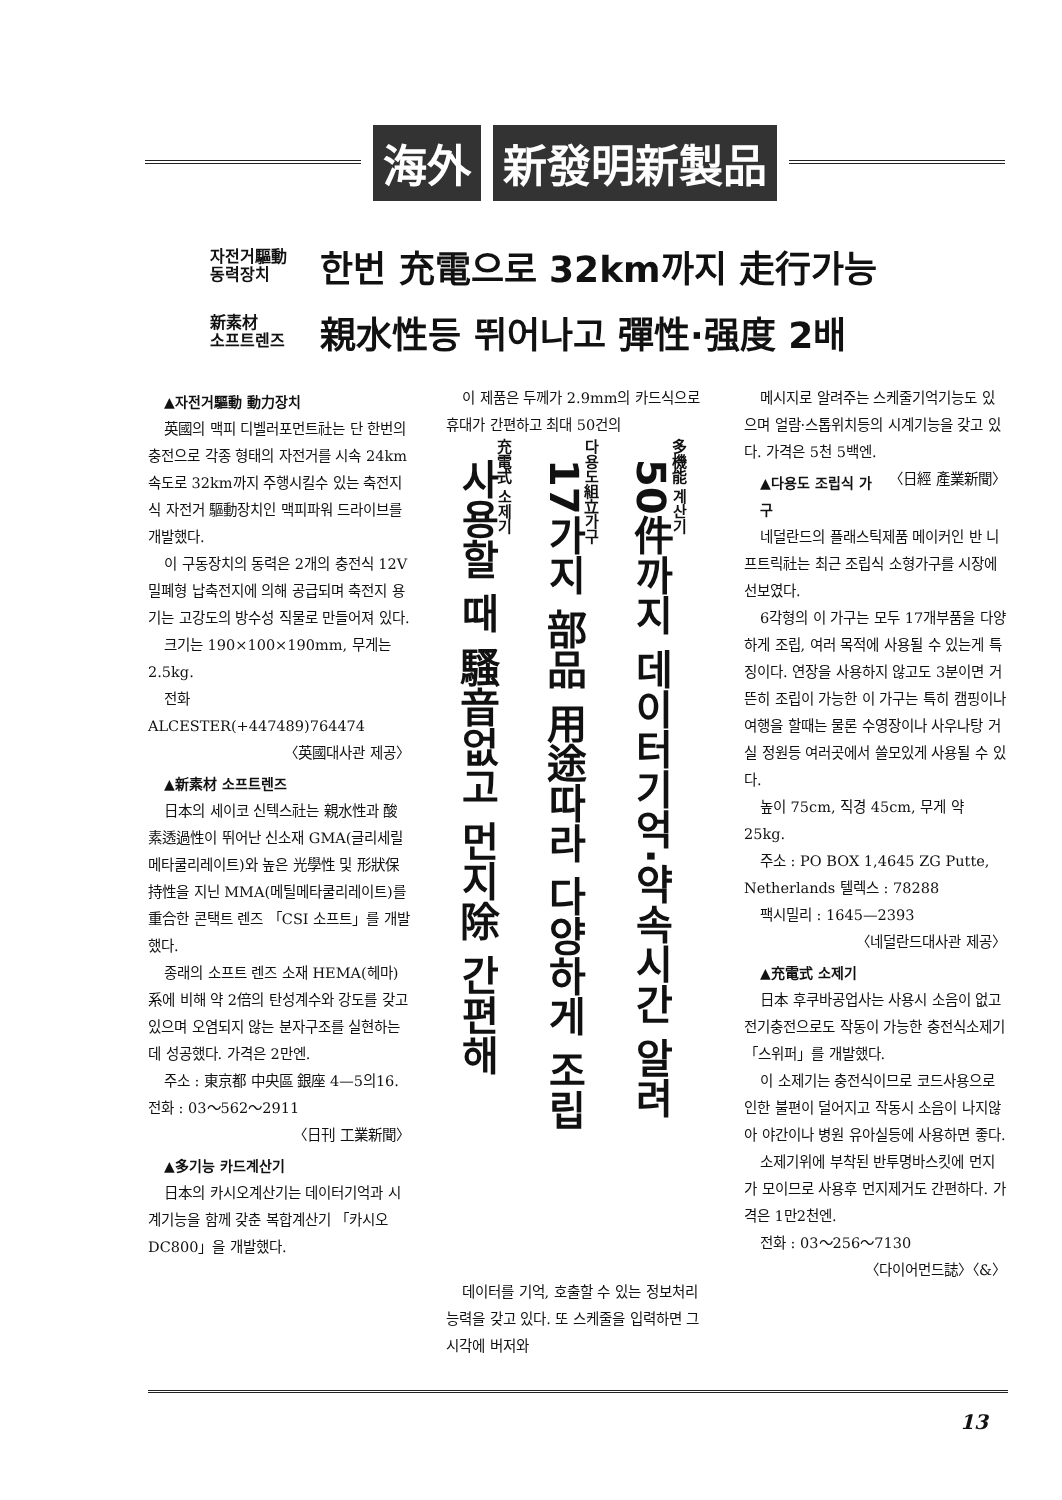海外 新發明新製品
자전거驅動
동력장치
한번 充電으로 32km까지 走行가능
新素材
소프트렌즈
親水性등 뛰어나고 彈性·强度 2배
▲자전거驅動 動力장치
英國의 맥피 디벨러포먼트社는 단 한번의 충전으로 각종 형태의 자전거를 시속 24km 속도로 32km까지 주행시킬수 있는 축전지식 자전거 驅動장치인 맥피파워 드라이브를 개발했다.
이 구동장치의 동력은 2개의 충전식 12V밀폐형 납축전지에 의해 공급되며 축전지 용기는 고강도의 방수성 직물로 만들어져 있다.
크기는 190×100×190mm, 무게는 2.5kg.
전화 ALCESTER(+447489)764474
〈英國대사관 제공〉
▲新素材 소프트렌즈
日本의 세이코 신텍스社는 親水性과 酸素透過性이 뛰어난 신소재 GMA(글리세릴 메타쿨리레이트)와 높은 光學性 및 形狀保持性을 지닌 MMA(메틸메타쿨리레이트)를 重合한 콘택트 렌즈 「CSI 소프트」를 개발했다.
종래의 소프트 렌즈 소재 HEMA(헤마)系에 비해 약 2倍의 탄성계수와 강도를 갖고 있으며 오염되지 않는 분자구조를 실현하는데 성공했다. 가격은 2만엔.
주소 : 東京都 中央區 銀座 4—5의16. 전화 : 03～562～2911
〈日刊 工業新聞〉
▲多기능 카드계산기
日本의 카시오계산기는 데이터기억과 시계기능을 함께 갖춘 복합계산기 「카시오 DC800」을 개발했다.
이 제품은 두께가 2.9mm의 카드식으로 휴대가 간편하고 최대 50건의
多機能 계산기
50件까지 데이터기억·약속시간 알려
다용도組立가구
17가지 部品 用途따라 다양하게 조립
充電式 소제기
사용할 때 騷音없고 먼지除 간편해
데이터를 기억, 호출할 수 있는 정보처리 능력을 갖고 있다. 또 스케줄을 입력하면 그 시각에 버저와
메시지로 알려주는 스케줄기억기능도 있으며 얼람·스톱위치등의 시계기능을 갖고 있다. 가격은 5천 5백엔. 〈日經 產業新聞〉
▲다용도 조립식 가구
네덜란드의 플래스틱제품 메이커인 반 니프트릭社는 최근 조립식 소형가구를 시장에 선보였다.
6각형의 이 가구는 모두 17개부품을 다양하게 조립, 여러 목적에 사용될 수 있는게 특징이다. 연장을 사용하지 않고도 3분이면 거뜬히 조립이 가능한 이 가구는 특히 캠핑이나 여행을 할때는 물론 수영장이나 사우나탕 거실 정원등 여러곳에서 쓸모있게 사용될 수 있다.
높이 75cm, 직경 45cm, 무게 약 25kg.
주소 : PO BOX 1,4645 ZG Putte, Netherlands 텔렉스 : 78288
팩시밀리 : 1645—2393
〈네덜란드대사관 제공〉
▲充電式 소제기
日本 후쿠바공업사는 사용시 소음이 없고 전기충전으로도 작동이 가능한 충전식소제기 「스위퍼」를 개발했다.
이 소제기는 충전식이므로 코드사용으로 인한 불편이 덜어지고 작동시 소음이 나지않아 야간이나 병원 유아실등에 사용하면 좋다.
소제기위에 부착된 반투명바스킷에 먼지가 모이므로 사용후 먼지제거도 간편하다. 가격은 1만2천엔.
전화 : 03～256～7130
〈다이어먼드誌〉〈&〉
13